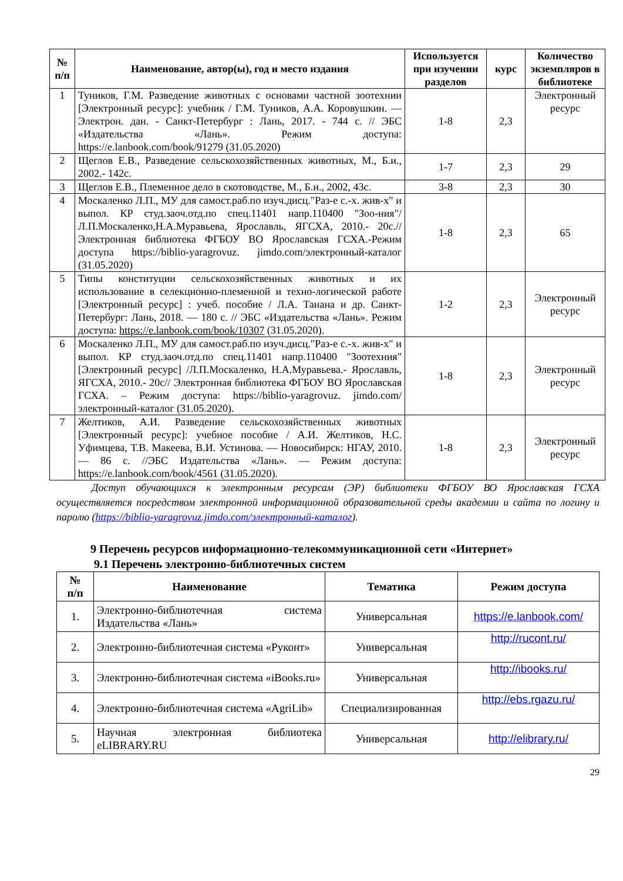| № п/п | Наименование, автор(ы), год и место издания | Используется при изучении разделов | курс | Количество экземпляров в библиотеке |
| --- | --- | --- | --- | --- |
| 1 | Туников, Г.М. Разведение животных с основами частной зоотехнии [Электронный ресурс]: учебник / Г.М. Туников, А.А. Коровушкин. — Электрон. дан. - Санкт-Петербург : Лань, 2017. - 744 с. // ЭБС «Издательства «Лань». Режим доступа: https://e.lanbook.com/book/91279 (31.05.2020) | 1-8 | 2,3 | Электронный ресурс |
| 2 | Щеглов Е.В., Разведение сельскохозяйственных животных, М., Б.и., 2002.- 142с. | 1-7 | 2,3 | 29 |
| 3 | Щеглов Е.В., Племенное дело в скотоводстве, М., Б.и., 2002, 43с. | 3-8 | 2,3 | 30 |
| 4 | Москаленко Л.П., МУ для самост.раб.по изуч.дисц."Раз-е с.-х. жив-х" и выпол. КР студ.заоч.отд.по спец.11401 напр.110400 "Зоо-ния"/Л.П.Москаленко,Н.А.Муравьева, Ярославль, ЯГСХА, 2010.- 20с.//Электронная библиотека ФГБОУ ВО Ярославская ГСХА.-Режим доступа https://biblio-yaragrovuz. jimdo.com/электронный-каталог (31.05.2020) | 1-8 | 2,3 | 65 |
| 5 | Типы конституции сельскохозяйственных животных и их использование в селекционно-племенной и техно-логической работе [Электронный ресурс] : учеб. пособие / Л.А. Танана и др. Санкт-Петербург: Лань, 2018. — 180 с. // ЭБС «Издательства «Лань». Режим доступа: https://e.lanbook.com/book/10307 (31.05.2020). | 1-2 | 2,3 | Электронный ресурс |
| 6 | Москаленко Л.П., МУ для самост.раб.по изуч.дисц."Раз-е с.-х. жив-х" и выпол. КР студ.заоч.отд.по спец.11401 напр.110400 "Зоотехния"[Электронный ресурс] /Л.П.Москаленко, Н.А.Муравьева.- Ярославль, ЯГСХА, 2010.- 20с// Электронная библиотека ФГБОУ ВО Ярославская ГСХА. – Режим доступа: https://biblio-yaragrovuz. jimdo.com/электронный-каталог (31.05.2020). | 1-8 | 2,3 | Электронный ресурс |
| 7 | Желтиков, А.И. Разведение сельскохозяйственных животных [Электронный ресурс]: учебное пособие / А.И. Желтиков, Н.С. Уфимцева, Т.В. Макеева, В.И. Устинова. — Новосибирск: НГАУ, 2010. — 86 с. //ЭБС Издательства «Лань». — Режим доступа: https://e.lanbook.com/book/4561 (31.05.2020). | 1-8 | 2,3 | Электронный ресурс |
Доступ обучающихся к электронным ресурсам (ЭР) библиотеки ФГБОУ ВО Ярославская ГСХА осуществляется посредством электронной информационной образовательной среды академии и сайта по логину и паролю (https://biblio-yaragrovuz.jimdo.com/электронный-каталог).
9 Перечень ресурсов информационно-телекоммуникационной сети «Интернет»
9.1 Перечень электронно-библиотечных систем
| № п/п | Наименование | Тематика | Режим доступа |
| --- | --- | --- | --- |
| 1. | Электронно-библиотечная система Издательства «Лань» | Универсальная | https://e.lanbook.com/ |
| 2. | Электронно-библиотечная система «Руконт» | Универсальная | http://rucont.ru/ |
| 3. | Электронно-библиотечная система «iBooks.ru» | Универсальная | http://ibooks.ru/ |
| 4. | Электронно-библиотечная система «AgriLib» | Специализированная | http://ebs.rgazu.ru/ |
| 5. | Научная электронная библиотека eLIBRARY.RU | Универсальная | http://elibrary.ru/ |
29